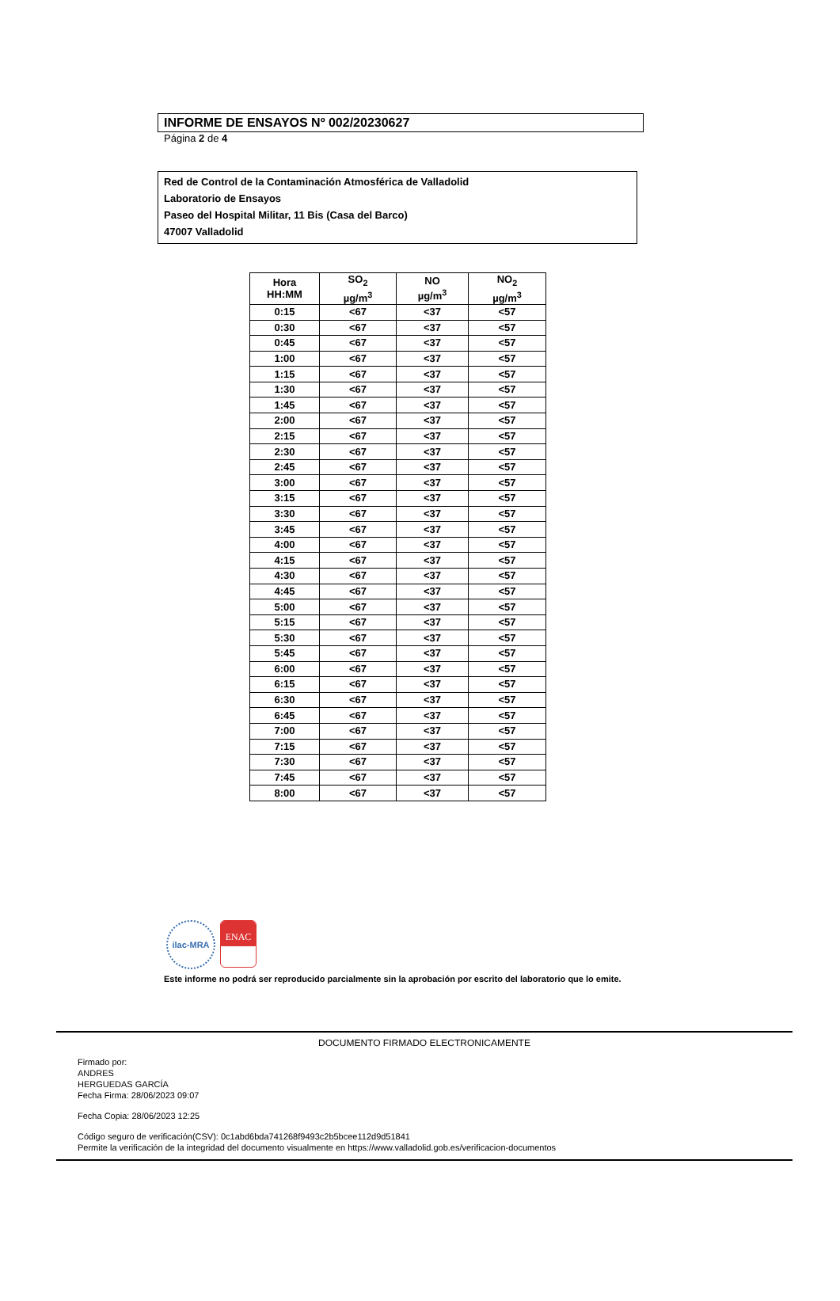INFORME DE ENSAYOS Nº 002/20230627
Página 2 de 4
Red de Control de la Contaminación Atmosférica de Valladolid
Laboratorio de Ensayos
Paseo del Hospital Militar, 11 Bis (Casa del Barco)
47007 Valladolid
| Hora HH:MM | SO<sub>2</sub> µg/m<sup>3</sup> | NO µg/m<sup>3</sup> | NO<sub>2</sub> µg/m<sup>3</sup> |
| --- | --- | --- | --- |
| 0:15 | <67 | <37 | <57 |
| 0:30 | <67 | <37 | <57 |
| 0:45 | <67 | <37 | <57 |
| 1:00 | <67 | <37 | <57 |
| 1:15 | <67 | <37 | <57 |
| 1:30 | <67 | <37 | <57 |
| 1:45 | <67 | <37 | <57 |
| 2:00 | <67 | <37 | <57 |
| 2:15 | <67 | <37 | <57 |
| 2:30 | <67 | <37 | <57 |
| 2:45 | <67 | <37 | <57 |
| 3:00 | <67 | <37 | <57 |
| 3:15 | <67 | <37 | <57 |
| 3:30 | <67 | <37 | <57 |
| 3:45 | <67 | <37 | <57 |
| 4:00 | <67 | <37 | <57 |
| 4:15 | <67 | <37 | <57 |
| 4:30 | <67 | <37 | <57 |
| 4:45 | <67 | <37 | <57 |
| 5:00 | <67 | <37 | <57 |
| 5:15 | <67 | <37 | <57 |
| 5:30 | <67 | <37 | <57 |
| 5:45 | <67 | <37 | <57 |
| 6:00 | <67 | <37 | <57 |
| 6:15 | <67 | <37 | <57 |
| 6:30 | <67 | <37 | <57 |
| 6:45 | <67 | <37 | <57 |
| 7:00 | <67 | <37 | <57 |
| 7:15 | <67 | <37 | <57 |
| 7:30 | <67 | <37 | <57 |
| 7:45 | <67 | <37 | <57 |
| 8:00 | <67 | <37 | <57 |
ilac-MRA
ENAC
Este informe no podrá ser reproducido parcialmente sin la aprobación por escrito del laboratorio que lo emite.
DOCUMENTO FIRMADO ELECTRONICAMENTE
Firmado por:
ANDRES
HERGUEDAS GARCÍA
Fecha Firma: 28/06/2023 09:07
Fecha Copia: 28/06/2023 12:25
Código seguro de verificación(CSV): 0c1abd6bda741268f9493c2b5bcee112d9d51841
Permite la verificación de la integridad del documento visualmente en https://www.valladolid.gob.es/verificacion-documentos